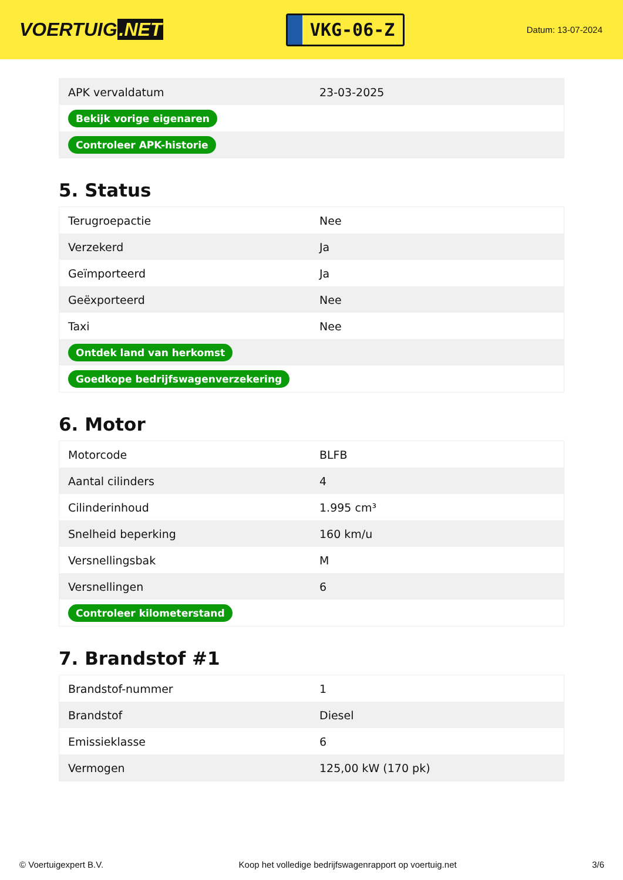VOERTUIG.NET
VKG-06-Z
Datum: 13-07-2024
| APK vervaldatum | 23-03-2025 |
| Bekijk vorige eigenaren | |
| Controleer APK-historie | |
5. Status
| Terugroepactie | Nee |
| Verzekerd | Ja |
| Geïmporteerd | Ja |
| Geëxporteerd | Nee |
| Taxi | Nee |
| Ontdek land van herkomst | |
| Goedkope bedrijfswagenverzekering | |
6. Motor
| Motorcode | BLFB |
| Aantal cilinders | 4 |
| Cilinderinhoud | 1.995 cm³ |
| Snelheid beperking | 160 km/u |
| Versnellingsbak | M |
| Versnellingen | 6 |
| Controleer kilometerstand | |
7. Brandstof #1
| Brandstof-nummer | 1 |
| Brandstof | Diesel |
| Emissieklasse | 6 |
| Vermogen | 125,00 kW (170 pk) |
© Voertuigexpert B.V. Koop het volledige bedrijfswagenrapport op voertuig.net 3/6